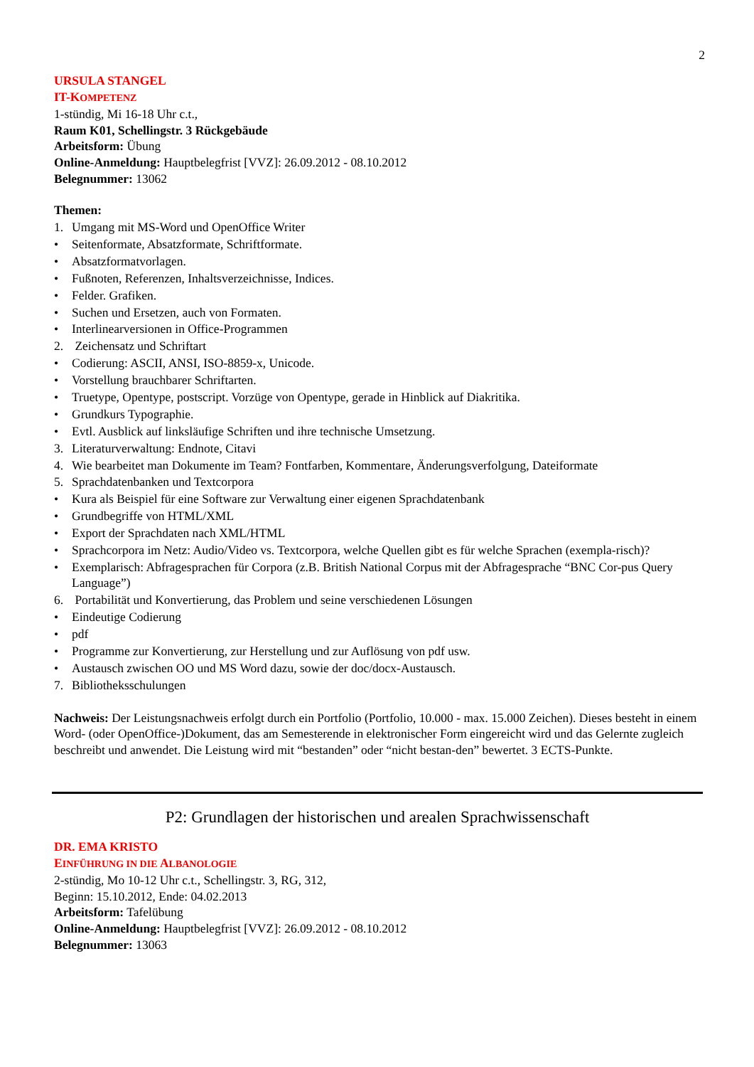2
URSULA STANGEL
IT-KOMPETENZ
1-stündig, Mi 16-18 Uhr c.t.,
Raum K01, Schellingstr. 3 Rückgebäude
Arbeitsform: Übung
Online-Anmeldung: Hauptbelegfrist [VVZ]: 26.09.2012 - 08.10.2012
Belegnummer: 13062
Themen:
1. Umgang mit MS-Word und OpenOffice Writer
• Seitenformate, Absatzformate, Schriftformate.
• Absatzformatvorlagen.
• Fußnoten, Referenzen, Inhaltsverzeichnisse, Indices.
• Felder. Grafiken.
• Suchen und Ersetzen, auch von Formaten.
• Interlinearversionen in Office-Programmen
2. Zeichensatz und Schriftart
• Codierung: ASCII, ANSI, ISO-8859-x, Unicode.
• Vorstellung brauchbarer Schriftarten.
• Truetype, Opentype, postscript. Vorzüge von Opentype, gerade in Hinblick auf Diakritika.
• Grundkurs Typographie.
• Evtl. Ausblick auf linksläufige Schriften und ihre technische Umsetzung.
3. Literaturverwaltung: Endnote, Citavi
4. Wie bearbeitet man Dokumente im Team? Fontfarben, Kommentare, Änderungsverfolgung, Dateiformate
5. Sprachdatenbanken und Textcorpora
• Kura als Beispiel für eine Software zur Verwaltung einer eigenen Sprachdatenbank
• Grundbegriffe von HTML/XML
• Export der Sprachdaten nach XML/HTML
• Sprachcorpora im Netz: Audio/Video vs. Textcorpora, welche Quellen gibt es für welche Sprachen (exempla-risch)?
• Exemplarisch: Abfragesprachen für Corpora (z.B. British National Corpus mit der Abfragesprache “BNC Cor-pus Query Language”)
6. Portabilität und Konvertierung, das Problem und seine verschiedenen Lösungen
• Eindeutige Codierung
• pdf
• Programme zur Konvertierung, zur Herstellung und zur Auflösung von pdf usw.
• Austausch zwischen OO und MS Word dazu, sowie der doc/docx-Austausch.
7. Bibliotheksschulungen
Nachweis: Der Leistungsnachweis erfolgt durch ein Portfolio (Portfolio, 10.000 - max. 15.000 Zeichen). Dieses besteht in einem Word- (oder OpenOffice-)Dokument, das am Semesterende in elektronischer Form eingereicht wird und das Gelernte zugleich beschreibt und anwendet. Die Leistung wird mit “bestanden” oder “nicht bestan-den” bewertet. 3 ECTS-Punkte.
P2: Grundlagen der historischen und arealen Sprachwissenschaft
DR. EMA KRISTO
EINFÜHRUNG IN DIE ALBANOLOGIE
2-stündig, Mo 10-12 Uhr c.t., Schellingstr. 3, RG, 312,
Beginn: 15.10.2012, Ende: 04.02.2013
Arbeitsform: Tafelübung
Online-Anmeldung: Hauptbelegfrist [VVZ]: 26.09.2012 - 08.10.2012
Belegnummer: 13063